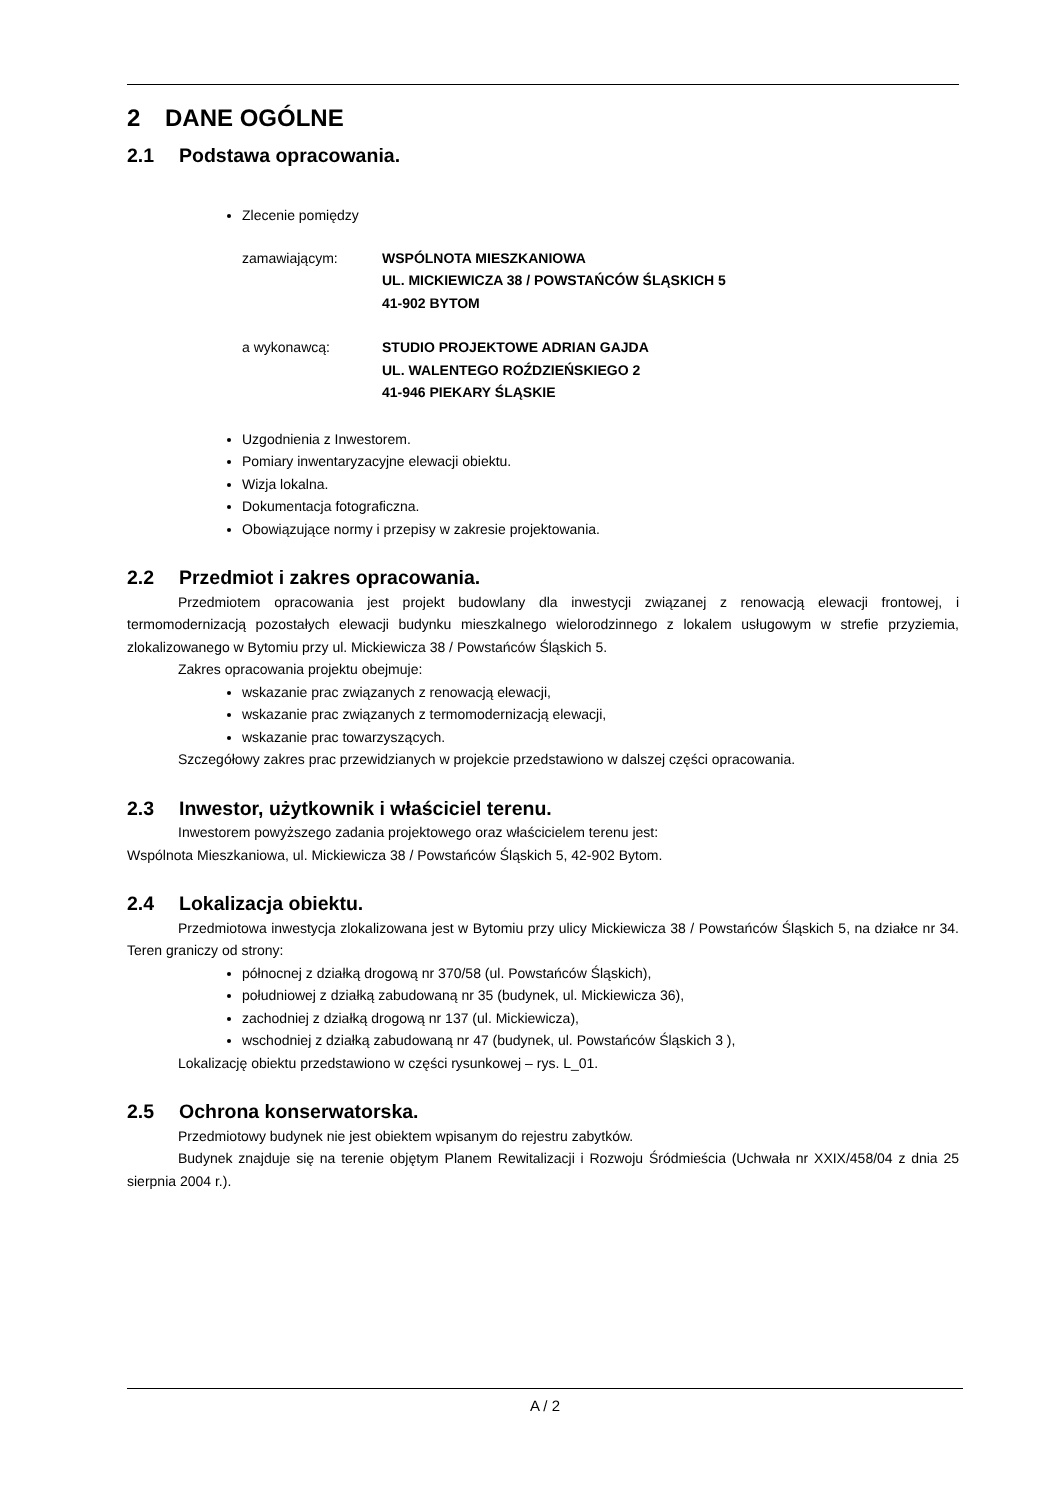2 DANE OGÓLNE
2.1 Podstawa opracowania.
Zlecenie pomiędzy
zamawiającym: WSPÓLNOTA MIESZKANIOWA
UL. MICKIEWICZA 38 / POWSTAŃCÓW ŚLĄSKICH 5
41-902 BYTOM
a wykonawcą: STUDIO PROJEKTOWE ADRIAN GAJDA
UL. WALENTEGO ROŹDZIEŃSKIEGO 2
41-946 PIEKARY ŚLĄSKIE
Uzgodnienia z Inwestorem.
Pomiary inwentaryzacyjne elewacji obiektu.
Wizja lokalna.
Dokumentacja fotograficzna.
Obowiązujące normy i przepisy w zakresie projektowania.
2.2 Przedmiot i zakres opracowania.
Przedmiotem opracowania jest projekt budowlany dla inwestycji związanej z renowacją elewacji frontowej, i termomodernizacją pozostałych elewacji budynku mieszkalnego wielorodzinnego z lokalem usługowym w strefie przyziemia, zlokalizowanego w Bytomiu przy ul. Mickiewicza 38 / Powstańców Śląskich 5.
Zakres opracowania projektu obejmuje:
wskazanie prac związanych z renowacją elewacji,
wskazanie prac związanych z termomodernizacją elewacji,
wskazanie prac towarzyszących.
Szczegółowy zakres prac przewidzianych w projekcie przedstawiono w dalszej części opracowania.
2.3 Inwestor, użytkownik i właściciel terenu.
Inwestorem powyższego zadania projektowego oraz właścicielem terenu jest:
Wspólnota Mieszkaniowa, ul. Mickiewicza 38 / Powstańców Śląskich 5, 42-902 Bytom.
2.4 Lokalizacja obiektu.
Przedmiotowa inwestycja zlokalizowana jest w Bytomiu przy ulicy Mickiewicza 38 / Powstańców Śląskich 5, na działce nr 34. Teren graniczy od strony:
północnej z działką drogową nr 370/58 (ul. Powstańców Śląskich),
południowej z działką zabudowaną nr 35 (budynek, ul. Mickiewicza 36),
zachodniej z działką drogową nr 137 (ul. Mickiewicza),
wschodniej z działką zabudowaną nr 47 (budynek, ul. Powstańców Śląskich 3 ),
Lokalizację obiektu przedstawiono w części rysunkowej – rys. L_01.
2.5 Ochrona konserwatorska.
Przedmiotowy budynek nie jest obiektem wpisanym do rejestru zabytków.
Budynek znajduje się na terenie objętym Planem Rewitalizacji i Rozwoju Śródmieścia (Uchwała nr XXIX/458/04 z dnia 25 sierpnia 2004 r.).
A / 2